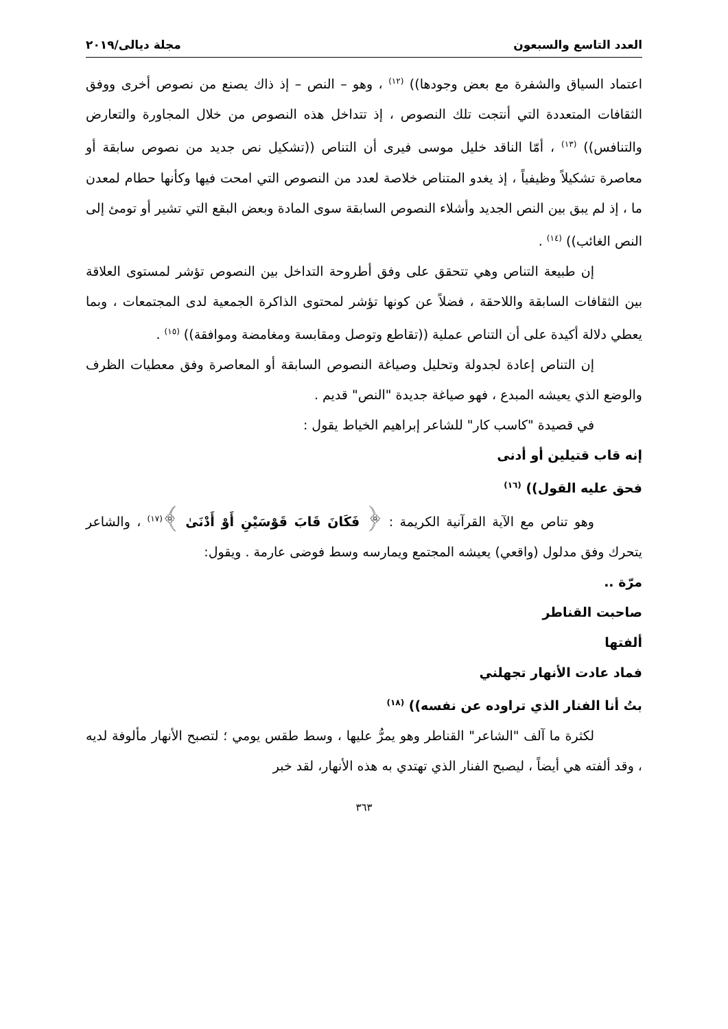العدد التاسع والسبعون مجلة ديالى/٢٠١٩
اعتماد السياق والشفرة مع بعض وجودها)) <sup>(١٢)</sup> ، وهو – النص – إذ ذاك يصنع من نصوص أخرى ووفق الثقافات المتعددة التي أنتجت تلك النصوص ، إذ تتداخل هذه النصوص من خلال المجاورة والتعارض والتنافس)) <sup>(١٣)</sup> ، أمّا الناقد خليل موسى فيرى أن التناص ((تشكيل نص جديد من نصوص سابقة أو معاصرة تشكيلاً وظيفياً ، إذ يغدو المتناص خلاصة لعدد من النصوص التي امحت فيها وكأنها حطام لمعدن ما ، إذ لم يبق بين النص الجديد وأشلاء النصوص السابقة سوى المادة وبعض البقع التي تشير أو تومئ إلى النص الغائب)) <sup>(١٤)</sup> .
إن طبيعة التناص وهي تتحقق على وفق أطروحة التداخل بين النصوص تؤشر لمستوى العلاقة بين الثقافات السابقة واللاحقة ، فضلاً عن كونها تؤشر لمحتوى الذاكرة الجمعية لدى المجتمعات ، وبما يعطي دلالة أكيدة على أن التناص عملية ((تقاطع وتوصل ومقابسة ومغامضة وموافقة)) <sup>(١٥)</sup> .
إن التناص إعادة لجدولة وتحليل وصياغة النصوص السابقة أو المعاصرة وفق معطيات الظرف والوضع الذي يعيشه المبدع ، فهو صياغة جديدة "النص" قديم .
في قصيدة "كاسب كار" للشاعر إبراهيم الخياط يقول :
إنه قاب قتيلين أو أدنى
فحق عليه القول)) <sup>(١٦)</sup>
وهو تناص مع الآية القرآنية الكريمة : ﴿ فَكَانَ قَابَ قَوْسَيْنِ أَوْ أَدْنَىٰ ﴾<sup>(١٧)</sup> ، والشاعر يتحرك وفق مدلول (واقعي) يعيشه المجتمع ويمارسه وسط فوضى عارمة . ويقول:
مرّة ..
صاحبت القناطر
ألفتها
فماد عادت الأنهار تجهلني
بتُ أنا الفنار الذي تراوده عن نفسه)) <sup>(١٨)</sup>
لكثرة ما آلف "الشاعر" القناطر وهو يمرُّ عليها ، وسط طقس يومي ؛ لتصبح الأنهار مألوفة لديه ، وقد ألفته هي أيضاً ، ليصبح الفنار الذي تهتدي به هذه الأنهار، لقد خبر
٣٦٣